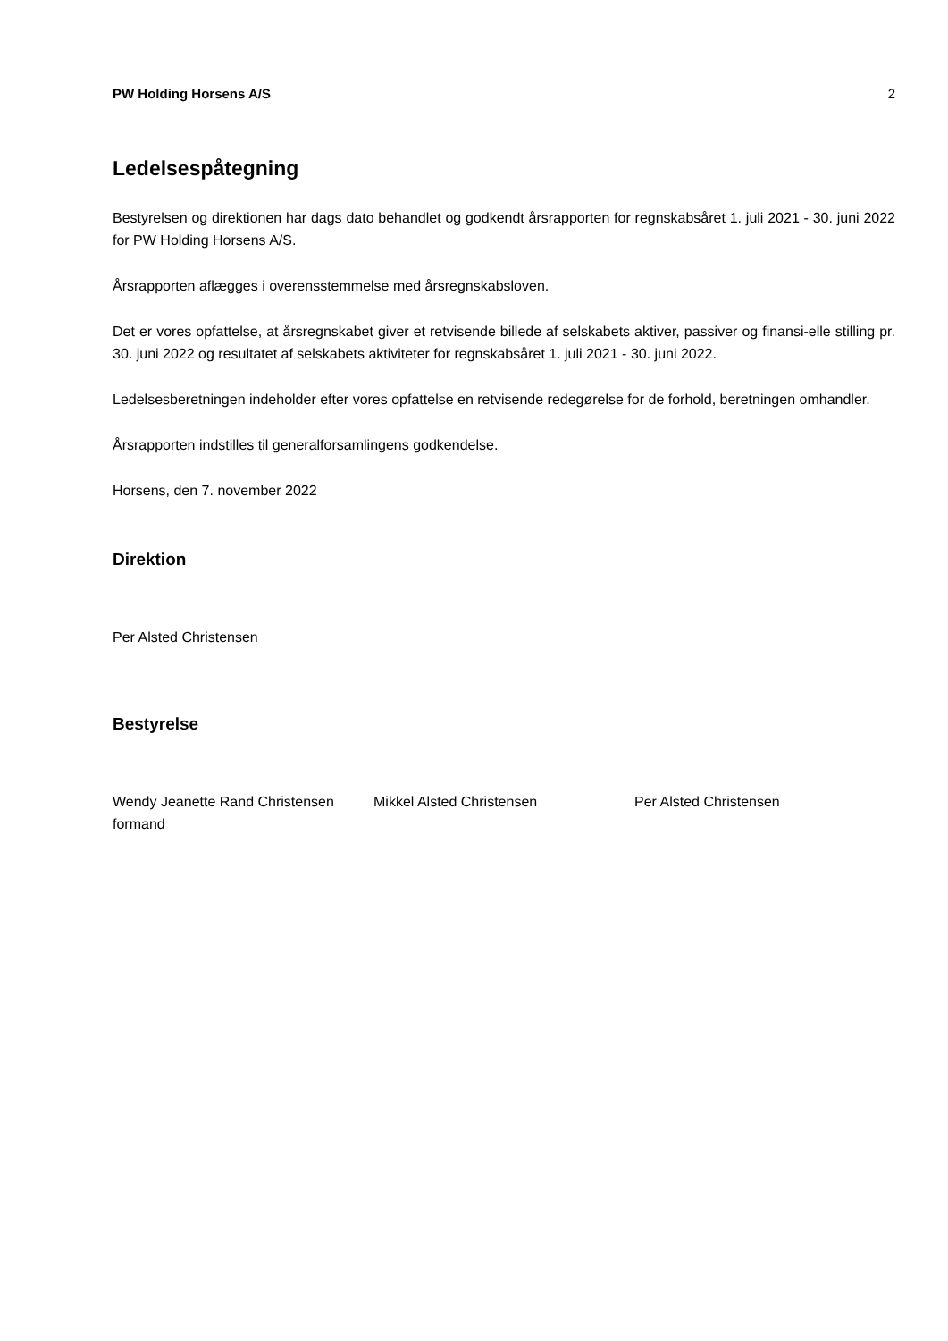PW Holding Horsens A/S 2
Ledelsespåtegning
Bestyrelsen og direktionen har dags dato behandlet og godkendt årsrapporten for regnskabsåret 1. juli 2021 - 30. juni 2022 for PW Holding Horsens A/S.
Årsrapporten aflægges i overensstemmelse med årsregnskabsloven.
Det er vores opfattelse, at årsregnskabet giver et retvisende billede af selskabets aktiver, passiver og finansi-elle stilling pr. 30. juni 2022 og resultatet af selskabets aktiviteter for regnskabsåret 1. juli 2021 - 30. juni 2022.
Ledelsesberetningen indeholder efter vores opfattelse en retvisende redegørelse for de forhold, beretningen omhandler.
Årsrapporten indstilles til generalforsamlingens godkendelse.
Horsens, den 7. november 2022
Direktion
Per Alsted Christensen
Bestyrelse
Wendy Jeanette Rand Christensen
formand
Mikkel Alsted Christensen Per Alsted Christensen